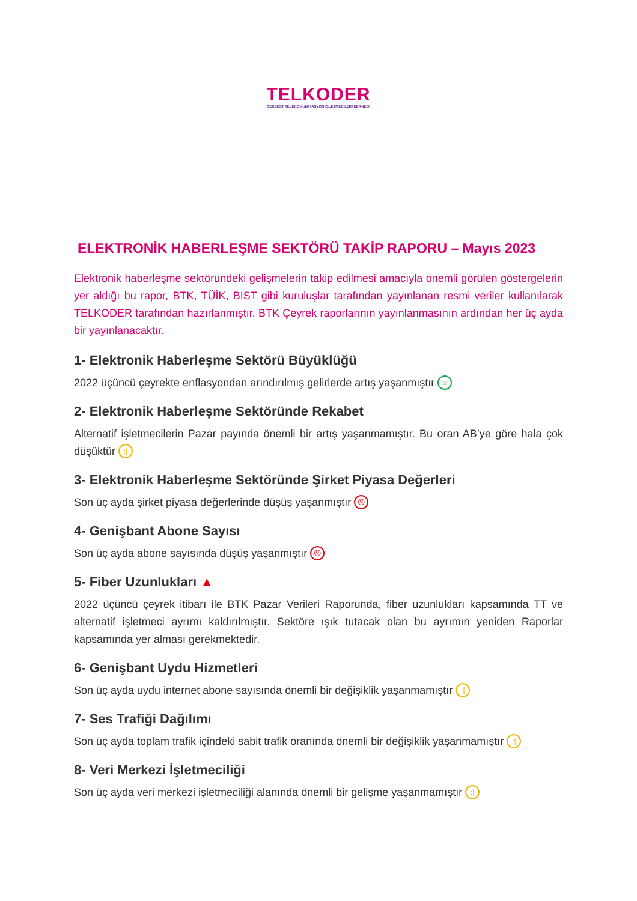TELKODER
SERBEST TELEKOMÜNİKASYON İŞLETMECİLERİ DERNEĞİ
ELEKTRONİK HABERLEŞME SEKTÖRÜ TAKİP RAPORU – Mayıs 2023
Elektronik haberleşme sektöründeki gelişmelerin takip edilmesi amacıyla önemli görülen göstergelerin yer aldığı bu rapor, BTK, TÜİK, BIST gibi kuruluşlar tarafından yayınlanan resmi veriler kullanılarak TELKODER tarafından hazırlanmıştır. BTK Çeyrek raporlarının yayınlanmasının ardından her üç ayda bir yayınlanacaktır.
1- Elektronik Haberleşme Sektörü Büyüklüğü
2022 üçüncü çeyrekte enflasyondan arındırılmış gelirlerde artış yaşanmıştır ☺
2- Elektronik Haberleşme Sektöründe Rekabet
Alternatif işletmecilerin Pazar payında önemli bir artış yaşanmamıştır. Bu oran AB’ye göre hala çok düşüktür :|
3- Elektronik Haberleşme Sektöründe Şirket Piyasa Değerleri
Son üç ayda şirket piyasa değerlerinde düşüş yaşanmıştır ☹
4- Genişbant Abone Sayısı
Son üç ayda abone sayısında düşüş yaşanmıştır ☹
5- Fiber Uzunlukları ▲
2022 üçüncü çeyrek itibarı ile BTK Pazar Verileri Raporunda, fiber uzunlukları kapsamında TT ve alternatif işletmeci ayrımı kaldırılmıştır. Sektöre ışık tutacak olan bu ayrımın yeniden Raporlar kapsamında yer alması gerekmektedir.
6- Genişbant Uydu Hizmetleri
Son üç ayda uydu internet abone sayısında önemli bir değişiklik yaşanmamıştır :|
7- Ses Trafiği Dağılımı
Son üç ayda toplam trafik içindeki sabit trafik oranında önemli bir değişiklik yaşanmamıştır :|
8- Veri Merkezi İşletmeciliği
Son üç ayda veri merkezi işletmeciliği alanında önemli bir gelişme yaşanmamıştır :|